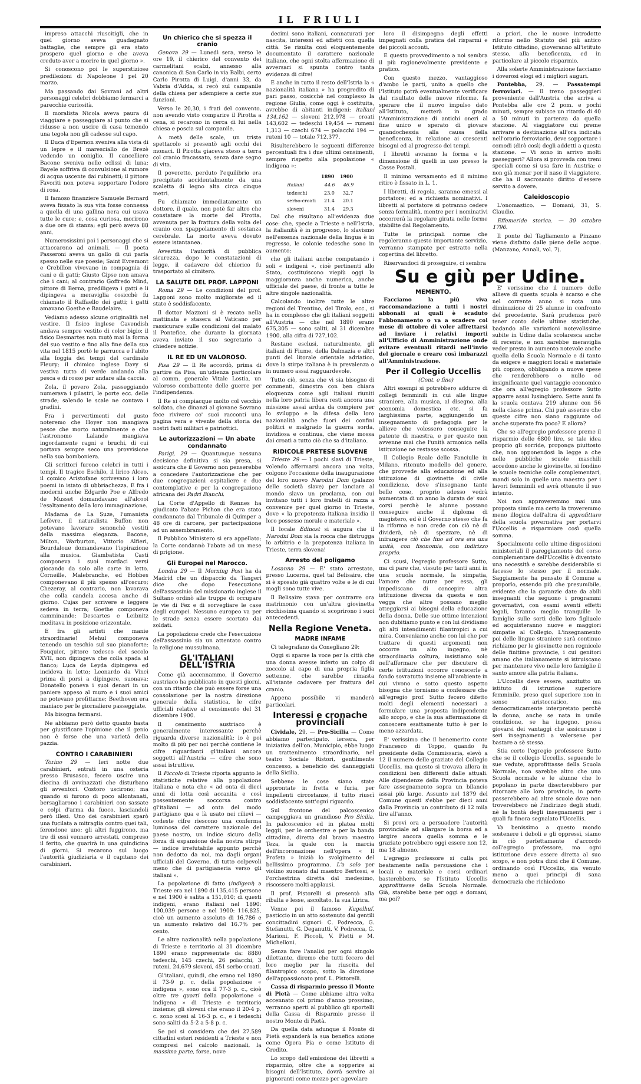IL FRIULI
impreso attacchi riuscitigli, che in quel giorno aveva guadagnato battaglie, che sempre gli era stato prospero quel giorno e che aveva creduto aver a morire in quel giorno ».
Si conoscono poi le superstiziose predilezioni di Napoleone I pel 20 marzo.
Ma passando dai Sovrani ad altri personaggi celebri dobbiamo fermarci a parecchie curiosità.
Il moralista Nicola aveva paura di viaggiare e passeggiare al punto che si ridusse a non uscire di casa temendo una tegola non gli cadesse sul capo.
Il Duca d'Epernon sveniva alla vista di un lepre e il maresciallo de Brezè vedendo un coniglio. Il cancelliere Bacone sveniva nelle eclissi di luna; Bayele soffriva di convulsione al rumore di acqua uscente dai rubinetti; il pittore Favoriti non poteva sopportare l'odore di rosa.
Il famoso finanziere Samuele Bernard aveva fissato la sua vita fosse connessa a quella di una gallina nera cui usava tutte le cure; e, cosa curiosa, morirono a due ore di stanza; egli però aveva 88 anni.
Numerosissimi poi i personaggi che si attaccarono ad animali. — Il poeta Passeroni aveva un gallo di cui parla spesso nelle sue poesie; Saint Evremont e Crebillon vivevano in compagnia di cani e di gatti; Giusto Gipse non amava che i cani; al contrario Goffredo Mind, pittore di Berna, prediligeva i gatti e li dipingeva a meraviglia cosicchè fu chiamato il Raffaello dei gatti; i gatti amavano Goethe e Baudelaire.
Vediamo adesso alcune originalità nel vestire. Il fisico inglese Cavendish andava sempre vestito di color bigio; il fisico Desmartes non mutò mai la forma del suo vestito e fino alla fine della sua vita nel 1815 portò le parrucca e l'abito alla foggia dei tempi del cardinale Fleury; il chimico inglese Davy si vestiva tutto di verde andando alla pesca e di rosso per andare alla caccia.
Zola, il povero Zola, passeggiando numerava i pilastri, le porte ecc. delle strade; salendo le scale ne contava i gradini.
Fra i pervertimenti del gusto noteremo che Hoyer non mangiava pesce che morto naturalmente e che l'astronomo Lalande mangiava ingordamente ragni e bruchi, di cui portava sempre seco una provvisione nella sua bomboniera.
Gli scrittori furono celebri in tutti i tempi. Il tragico Eschilo, il lirico Alceo, il comico Aristofane scrivevano i loro poemi in istato di ubbriachezza. E fra i moderni anche Edgardo Poe e Alfredo de Musset domandavano all'alcool l'esaltamento della loro immaginazione.
Madama de La Suze, l'umanista Lefèvre, il naturalista Buffon non potevano lavorare senonchè vestiti della massima eleganza. Bacone, Milton, Warburton, Vittorio Alfieri, Bourdaloue domandavano l'ispirazione alla musica. Giambatista Casti componeva i suoi mordaci versi giocando da solo alle carte in letto. Corneille, Malebranche, ed Hobbes componevano il più spesso all'oscuro; Chezeray, al contrario, non lavorava che colla candela accesa anche di giorno. Cujas per scrivere e leggere sedeva in terra; Goethe componeva camminando; Descartes e Leibnitz meditava in posizione orizzontale.
E fra gli artisti che manie straordinarie! Mehul componeva tenendo un teschio sul suo pianoforte; Fouquier, pittore tedesco del secolo XVII, non dipingeva che colla spada al fianco; Luca de Leyda dipingeva ed incideva in letto; Leonardo da Vinci prima di porsi a dipingere, suonava; Donatello poneva i suoi denari in un paniere appeso al muro e i suoi amici ne potevano profittarne; Beethoven era maniaco per le giornaliere passeggiate.
Ma bisogna fermarsi.
Ne abbiamo però detto quanto basta per giustificare l'opinione che il genio non è forse che una varietà della pazzia.
CONTRO I CARABINIERI
Torino 29 — Ieri notte due carabinieri, entrati in una osteria presso Brusasco, fecero uscire una diecina di avvinazzati che disturbano gli avventori. Costoro uscirono; ma quando si furono di poco allontanati, bersagliarono i carabinieri con sassate e colpi d'arma da fuoco, lasciandoli però illesi. Uno dei carabinieri sparò una fucilata a mitraglia contro quei tali, ferendone uno; gli altri fuggirono, ma tre di essi vennero arrestati, compreso il ferito, che guarirà in una quindicina di giorni. Si recarono sul luogo l'autorità giudiziaria e il capitano dei carabinieri.
Un chierico che si spezza il cranio
Genova 29 — Lunedì sera, verso le ore 19, il chierico del convento dei carmelitani scalzi, annesso alla canonica di San Carlo in via Balbi, certo Carlo Pirotta di Luigi, d'anni 33, da Vabria d'Adda, si recò sul campanile della chiesa per adempiere a certe sue funzioni.
Verso le 20,30, i frati del convento, non avendo visto comparire il Pirotta a cena, si recarono in cerca di lui nella chiesa e poscia sul campanile.
A metà delle scale, un triste spettacolo si presentò agli occhi dei monaci. Il Pirotta giaceva steso a terra col cranio fracassato, senza dare segno di vita.
Il poveretto, perduto l'equilibrio era precipitato accidentalmente da una scaletta di legno alta circa cinque metri.
Fu chiamato immediatamente un dottore, il quale, non potè far altro che constatare la morte del Pirotta, avvenuta per la frattura della volta del cranio con spappolamento di sostanza cerebrale. La morte aveva dovuto essere istantanea.
Avvertita l'autorità di pubblica sicurezza, dopo le constatazioni di legge, il cadavere del chierico fu trasportato al cimitero.
LA SALUTE DEL PROF. LAPPONI
Roma 29 — Le condizioni del prof. Lapponi sono molto migliorate ed il stato è soddisfacente.
Il dottor Mazzoni si è recato nella mattinata e stasera al Vaticano per rassicurare sulle condizioni del malato il Pontefice, che durante la giornata aveva inviato il suo segretario a chiedere notizie.
IL RE ED UN VALOROSO.
Pisa 29 — Il Re accordò, prima di partire da Pisa, un'udienza particolare al comm. generale Vitale Lostia, un valoroso combattente delle guerre per l'indipendenza.
Il Re si compiacque molto col vecchio soldato, che dinanzi al giovane Sovrano fece rivivere co' suoi racconti una pagina vera e vivente della storia dei nostri fasti militari e patriottici.
Le autorizzazioni — Un abate condannato
Parigi, 29 — Quantunque nessuna decisione definitiva si sia presa, si assicura che il Governo non penserebbe a concedere l'autorizzazione che per due congregazioni ospitaliere e due contemplative e per la congregazione africana dei Padri Bianchi.
La Corte d'Appello di Rennes ha giudicato l'abate Pichon che era stato condannato dal Tribunale di Quimper a 48 ore di carcere, per partecipazione ad un assembramento.
Il Pubblico Ministero si era appellato; la Corte condannò l'abate ad un mese di prigione.
Gli Europei nel Marocco.
Londra 29 — Il Morning Post ha da Madrid che un dispaccio da Tangeri dice che dopo l'esecuzione dell'assassinio del missionario inglese il Sultano ordinò alle truppe di occupare le vie di Fez e di sorvegliare le case degli europei. Nessuno europeo va per le strade senza essere scortato dai soldati.
La popolazione crede che l'esecuzione dell'assassinio sia un attentato contro la religione mussulmana.
GL'ITALIANI DELL'ISTRIA
Come già accennammo, il Governo austriaco ha pubblicato in questi giorni, con un ritardo che può essere forse una consolazione per la nostra direzione generale della statistica, le cifre ufficiali relative al censimento del 31 dicembre 1900.
Il censimento austriaco è generalmente interessante perchè riguarda diverse nazionalità; io è poi molto di più per noi perchè contiene le cifre riguardanti gl'italiani ancora soggetti all'Austria — cifre che sono assai istruttive.
Il Piccolo di Trieste riporta appunto le statistiche relative alla popolazione italiana e nota che « ad onta di dieci anni di lotta così accanita e così possentemente soccorsa contro gl'italiani — ad onta del modo partigiano qua e là usato nei rilievi — codeste cifre riescono una conferma luminosa del carattere nazionale del paese nostro, un indice sicuro della forza di espansione della nostra stirpe — indice irrefutabile appunto perchè non dedotto da noi, ma dagli organi ufficiali del Governo, di tutto colpevoli meno che di partigianeria verso gli italiani ».
La popolazione di fatto (indigeni) a Trieste era nel 1890 di 135,415 persone e nel 1900 è salita a 151,010; di questi indigeni, erano italiani nel 1890: 100,039 persone e nel 1900: 116,825, cioè un aumento assoluto di 16,786 e un aumento relativo del 16.7% per cento.
Le altre nazionalità nella popolazione di Trieste e territorio al 31 dicembre 1890 erano rappresentate da: 8880 tedeschi, 145 czechi, 26 polacchi, 3 ruteni, 24,679 sloveni, 451 serbo-croati.
Gl'italiani, quindi, che erano nel 1890 il 73-9 p. c. della popolazione « indigena », sono ora il 77-3 p. c., cioè oltre tre quarti della popolazione « indigena » di Trieste e territorio insieme; gli sloveni che erano il 20-4 p. c. sono scesi al 16-3 p. c., e i tedeschi sono saliti da 5-2 a 5-8 p. c.
Se poi si considera che dei 27,589 cittadini esteri residenti a Trieste e non compresi nel calcolo nazionali, la massima parte, forse, nove
decimi sono italiani, connaturati per nascita, interessi ed affetti con quella città. Se risulta così eloquentemente documentato il carattere nazionale italiano, che ogni stolta affermazione di avversari si spunta contro tanta evidenza di cifre!
E anche in tutto il resto dell'Istria la « nazionalità italiana » ha progredito di pari passo, cosicchè nel complesso la regione Giulia, come oggi è costituita, avrebbe di abitanti indigeni: italiani 134,162 — sloveni 212,978 — croati 143,602 — tedeschi 19,454 — rumeni 1,313 — czechi 674 — polacchi 194 — ruteni 10 — totale 712,377.
Risulterebbero le seguenti differenze percentuali fra i due ultimi censimenti, sempre rispetto alla popolazione « indigena »:
| | 1890 | 1900 |
| --- | --- | --- |
| italiani | 44.6 | 46.9 |
| tedeschi | 23.0 | 32.7 |
| serbo-croati | 21.4 | 20.1 |
| sloveni | 31.4 | 29.3 |
Dal che risultano all'evidenza due cose: che, specie a Trieste e nell'Istria, la italianità è in progresso, lo slavismo nell'essenza nazionale della lingua è in regresso, le colonie tedesche sono in aumento;
che gli italiani anche computando i soli « indigeni », cioè pertinenti allo Stato, costituiscono viepiù oggi la maggioranza anche numerica, anche ufficiale del paese, di fronte a tutte le altre singole nazionalità.
Calcolando inoltre tutte le altre regioni del Trentino, del Tirolo, ecc., si ha in complesso che gli italiani soggetti all'Austria — che nel 1890 erano 675,305 — sono saliti, al 31 dicembre 1900, alla cifra di 727,102.
Restano esclusi, naturalmente, gli italiani di Fiume, della Dalmazia e altri punti del litorale orientale adriatico, dove la stirpe italiana è in prevalenza o in numero assai ragguardevole.
Tutto ciò, senza che vi sia bisogno di commenti, dimostra con ben chiara eloquenza come agli italiani riuniti nella loro patria libera resti ancora una missione assai ardua da compiere per lo sviluppo e la difesa della loro nazionalità anche fuori dei confini politici e malgrado la guerra sorda, invidiosa e continua, che viene mossa dai croati a tutto ciò che sa d'italiano.
RIDICOLE PRETESE SLOVENE
Trieste 29 — I pochi slavi di Trieste, volendo affermarsi ancora una volta, colgono l'occasione della inaugurazione del loro nuovo Narodni Dom (palazzo delle società slave) per lanciare al mondo slavo un proclama, con cui invitano tutti i loro fratelli di razza a convenire per quel giorno in Trieste, dove « la prepotenza italiana insidia il loro possesso morale e materiale ».
Il locale Edinost si augura che il Narodni Dom sia la rocca che distrugga lo arbitrio e la prepotenza italiana in Trieste, terra slovena!
Arresto del poligamo
Losanna 29 — E' stato arrestato, presso Lucerna, quel tal Belisaire, che si è sposato già quattro volte e le di cui mogli sono tutte vive.
Il Belisaire stava per contrarre ora matrimonio con un'altra giovinetta ricchissima quando si scoprirono i suoi antecedenti.
Nella Regione Veneta.
MADRE INFAME
Ci telegrafano da Conegliano 29:
Oggi si sparse la voce per la città che una donna avesse inferto un colpo di zoccolo al capo di una propria figlia settenne, che sarebbe rimasta all'istante cadavere per frattura del cranio.
Appena possibile vi manderò particolari.
Interessi e cronache provinciali
Cividale, 29. — Pro-Sicilia — Come abbiamo partecipato, iersera, per iniziativa dell'on. Municipio, ebbe luogo un trattenimento straordinario, nel teatro Sociale Ristori, gentilmente concesso, a beneficio dei danneggiati della Sicilia.
Sebbene le cose siano state approntate in fretta e furia, per impellenti circostanze, il tutto riuscì soddisfacente sott'ogni riguardo.
Sul frontone del palcoscenico campeggiava un grandioso Pro Sicilia. In palcoscenico ed in platea molti leggii, per le orchestre e per la banda cittadina, diretta dal bravo maestro Teza, la quale con la marcia dell'incoronazione nell'opera « Il Profeta » iniziò lo svolgimento del bellissimo programma. L'a solo per violino suonato dal maestro Bertossi, e l'orchestrina diretta dal medesimo, riscossero molti applausi.
Il prof. Pistorelli si presentò alla ribalta e lesse, ascoltato, la sua Lirica.
Venne poi il famoso Kugelhuf, pasticcio in un atto sostenuto dai gentili concittadini signori: C. Podrecca, G. Stefanutti, G. Deganutti, V. Podrecca, G. Marioni, F. Piccoli, V. Pletti e M. Michelloni.
Senza fare l'analisi per ogni singolo dilettante, diremo che tutti fecero del loro meglio per la riuscita del filantropico scopo, sotto la direzione dell'appassionato prof. L. Pistorelli.
Cassa di risparmio presso il Monte di Pietà — Come abbiamo altra volta accennato col primo d'anno prossimo, verranno aperti al pubblico gli sportelli della Cassa di Risparmio presso il nostro Monte di Pietà.
Da quella data adunque il Monte di Pietà espanderà la sua benefica azione come Opera Pia e come Istituto di Credito.
Lo scopo dell'emissione dei libretti a risparmio, oltre che a sopperire ai bisogni dell'Istituto, dovrà servire ai pignoranti come mezzo per agevolare
loro il disimpegno degli effetti impegnati colla pratica del risparmi e dei piccoli acconti.
E questo provvedimento a noi sembra il più ragionevolmente previdente e pratico.
Con questo mezzo, vantaggioso d'ambo le parti, unito a quello che l'Istituto potrà eventualmente verificare dal risultato delle nuove riforme, fa sperare che il nuovo impulso dato all'Istituto, metterà in grado l'Amministrazione di antichi oneri al fine unico e sperato di giovare quandochessia alla causa della beneficenza, in relazione ai crescenti bisogni ed al progresso dei tempi.
I libretti avranno la forma e la dimensione di quelli in uso presso le Casse Postali.
Il minimo versamento ed il minimo ritiro è fissato in L. 1.
I libretti, di regola, saranno emessi al portatore; ed a richiesta nominativi. I libretti al portatore si potranno cedere senza formalità, mentre per i nominativi occorrerà la regolare girata nelle forme stabilite dal Regolamento.
Tutte le principali norme che regoleranno questo importante servizio, verranno stampate per estratto nella copertina del libretto.
Riservandoci di proseguire, ci sembra
a priori, che le nuove introdotte riforme nello Statuto del più antico Istituto cittadino, gioveranno all'istituto stesso, alla beneficenza, ed in particolare al piccolo risparmio.
Alla solerte Amministrazione facciamo i doverosi elogi ed i migliori auguri.
Pontebba, 29. — Passatempi ferroviari. — Il treno passeggieri proveniente dall'Austria che arriva a Pontebba alle ore 2 pom. e pochi minuti, sempre subisce un ritardo di 40 a 50 minuti in partenza da quella stazione. Al viaggiatore cui preme arrivare a destinazione all'ora indicata nell'orario ferroviario, deve sopportare i comodi (dirò così) degli addetti a questa stazione. — Vi sono in arrivo molti passeggeri? Allora si provveda con treni speciali come si usa fare in Austria; e non già menar per il naso il viaggiatore, che ha il sacrosanto diritto d'essere servito a dovere.
Caleidoscopio
L'onomastico. — Domani, 31, S. Claudio.
Effemeride storica. — 30 ottobre 1796.
Il ponte del Tagliamento a Pinzano viene disfatto dalle piene delle acque. (Manzano, Annali, vol. 7).
Su e giù per Udine.
MEMENTO.
Facciamo la più viva raccomandazione a tutti i nostri abbonati ai quali è scaduto l'abbonamento o va a scadere col mese di ottobre di voler affrettarsi ad inviare i relativi importi all'Ufficio di Amministrazione onde evitare eventuali ritardi nell'invio del giornale e creare così imbarazzi all'Amministrazione.
Per il Collegio Uccellis
(Cont. e fine)
Altri esempi si potrebbero addurre di collegi femminili in cui alle lingue straniere, alla musica, al disegno, alla economia domestica etc. si fa larghissima parte, aggiungendo un insegnamento di pedagogia per le allieve che volessero conseguire la patente di maestra, e per questo non avvenne mai che l'unità armonica nella istituzione ne restasse scossa.
Il Collegio Reale delle Fanciulle in Milano, ritenuto modello del genere, che provvede alla educazione ed alla istituzione di giovinette di civile condizione, dove s'insegnano tante belle cose, proprio adesso vedrà aumentata di un anno la durata de' suoi corsi perchè le alunne possano conseguire anche il diploma di magistero, ed è il Governo stesso che fa la riforma e non crede con ciò nè di dividerà, nè di spezzare, nè di infrangere ciò che fino ad ora era una unità, con fisonomia, con indirizzo proprio.
Ci scusi, l'egregio professore Sutto, ma ci pare che, vissuto per tanti anni in una scuola normale, la simpatia, l'amore che nutre per essa, gli impediscano di concepire altra istituzione diversa da questa e non vegga che altre possano meglio atteggiarsi ai bisogni della educazione della donna. Delle sue ottime intenzioni non dubitiamo punto e con lui dividiamo gli alti intendimenti filantropici a cui mira. Conveniamo anche con lui che per trattare di questi argomenti non occorre un alto ingegno, nè straordinaria coltura, insistiamo solo nell'affermare che per discutere di certe istituzioni occorre conoscerle a fondo sovratutto insieme all'ambiente in cui vivono e sotto questo aspetto bisogna che torniamo a confessare che all'egregio prof. Sutto fecero difetto molti degli elementi necessari a formulare una proposta indipendente allo scopo, e che la sua affermazione di conoscere esattamente tutto è per lo meno azzardata.
E' verissimo che il benemerito conte Francesco di Toppo, quando fu presidente della Commissaria, elevò a 12 il numero delle graziate del Collegio Uccellis, ma questo si trovava allora in condizioni ben differenti dalle attuali. Alle dipendenze della Provincia poteva fare assegnamento sopra un bilancio assai più largo. Assunto nel 1879 del Comune questi s'ebbe per dieci anni dalla Provincia un contributo di 12 mila lire all'anno.
Si provi ora a persuadere l'autorità provinciale ad allargare la borsa ed a largire ancora quella somma e le graziate potrebbero oggi essere non 12, ma 18 almeno.
L'egregio professore si culla poi beatamente nella persuasione che i locali e materiale e corsi ordinari basterebbero, se l'Istituto Uccellis approfittasse della Scuola Normale. Già, starebbe bene per oggi e domani, ma poi?
E' verissimo che il numero delle allieve di questa scuola è scarso e che nel corrente anno si nota una diminuzione di 25 alunne in confronto del precedente. Sarà prudenza però tener conto delle ultime statistiche, badando alle variazioni notevolissime subite in Udine dalla scolaresca anche di recente, e non sarebbe meraviglia veder presto in aumento notevole anche quella della Scuola Normale e di tanto da esigere e maggiori locali e materiale più copioso, obbligando a nuove spese che renderebbero o nullo od insignificante quel vantaggio economico che ora all'egregio professore Sutto apparre assai lusinghiero. Sette anni fa la scuola contava 219 alunne con 56 nella classe prima. Chi può asserire che queste cifre non siano raggiunte od anche superate fra poco? E allora?
Che se all'egregio professore preme il risparmio delle 6800 lire, se tale idea proprio gli sorride, proponga piuttosto che, non opponendosi la legge a che nelle pubbliche scuole maschili accedono anche le giovinette, si fondino le scuole tecniche colle complementari, mandi solo in quelle una maestra per i lavori femminili ed avrà ottenuto il suo intento.
Noi non approveremmo mai una proposta simile ma certo la troveremmo meno illogica dell'altra di approfittare della scuola governativa per portarvi l'Uccellis e risparmiare così quella somma.
Specialmente colle ultime disposizioni ministeriali il pareggiamento del corso complementare dell'Uccellis è diventato una necessità e sarebbe desiderabile si facesse lo stesso per il normale. Saggiamente ha pensato il Comune a proporlo, essendo più che presumibile, evidente che la garanzie date da abili insegnanti che seguono i programmi governativi, con esami aventi effetti legali, faranno meglio tranquille le famiglie sulle sorti delle loro figliuole ed acquisteranno nuove e maggiori simpatie al Collegio. L'insegnamento poi delle lingue straniere sarà continuo richiamo per le giovinette non regnicole delle finitime provincie, i cui genitori amano che italianamente si istruiscano per mantenere vivo nelle loro famiglie il santo amore alla patria italiana.
L'Uccellis deve essere, anzitutto un istituto di istruzione superiore femminile, preso quel superiore non in senso aristocratico, ma democraticamente interpretato perchè la donna, anche se nata in umile condizione, se ha ingegno, possa giovarsi dei vantaggi che assicurano i seri insegnamenti a valersene per bastare a sè stessa.
Stia certo l'egregio professore Sutto che se il collegio Uccellis, seguendo le sue vedute, approfittasse della Scuola Normale, non sarebbe altro che una Scuola normale e le alunne che lo popolano in parte diserterebbero per ritornare alle loro provincie, in parte passerebbero ad altre scuole dove non troverebbero nè l'indirizzo degli studi, nè la bontà degli insegnamenti per i quali fu finora segnalato l'Uccellis.
Va benissimo a questo mondo sostenere i deboli e gli oppressi, siamo in ciò perfettamente d'accordo coll'egregio professore, ma ogni istituzione deve essere diretta al suo scopo, e non potra dirsi che il Comune, ordinando così l'Uccellis, sia venuto meno a quei principi di sana democrazia che richiedono